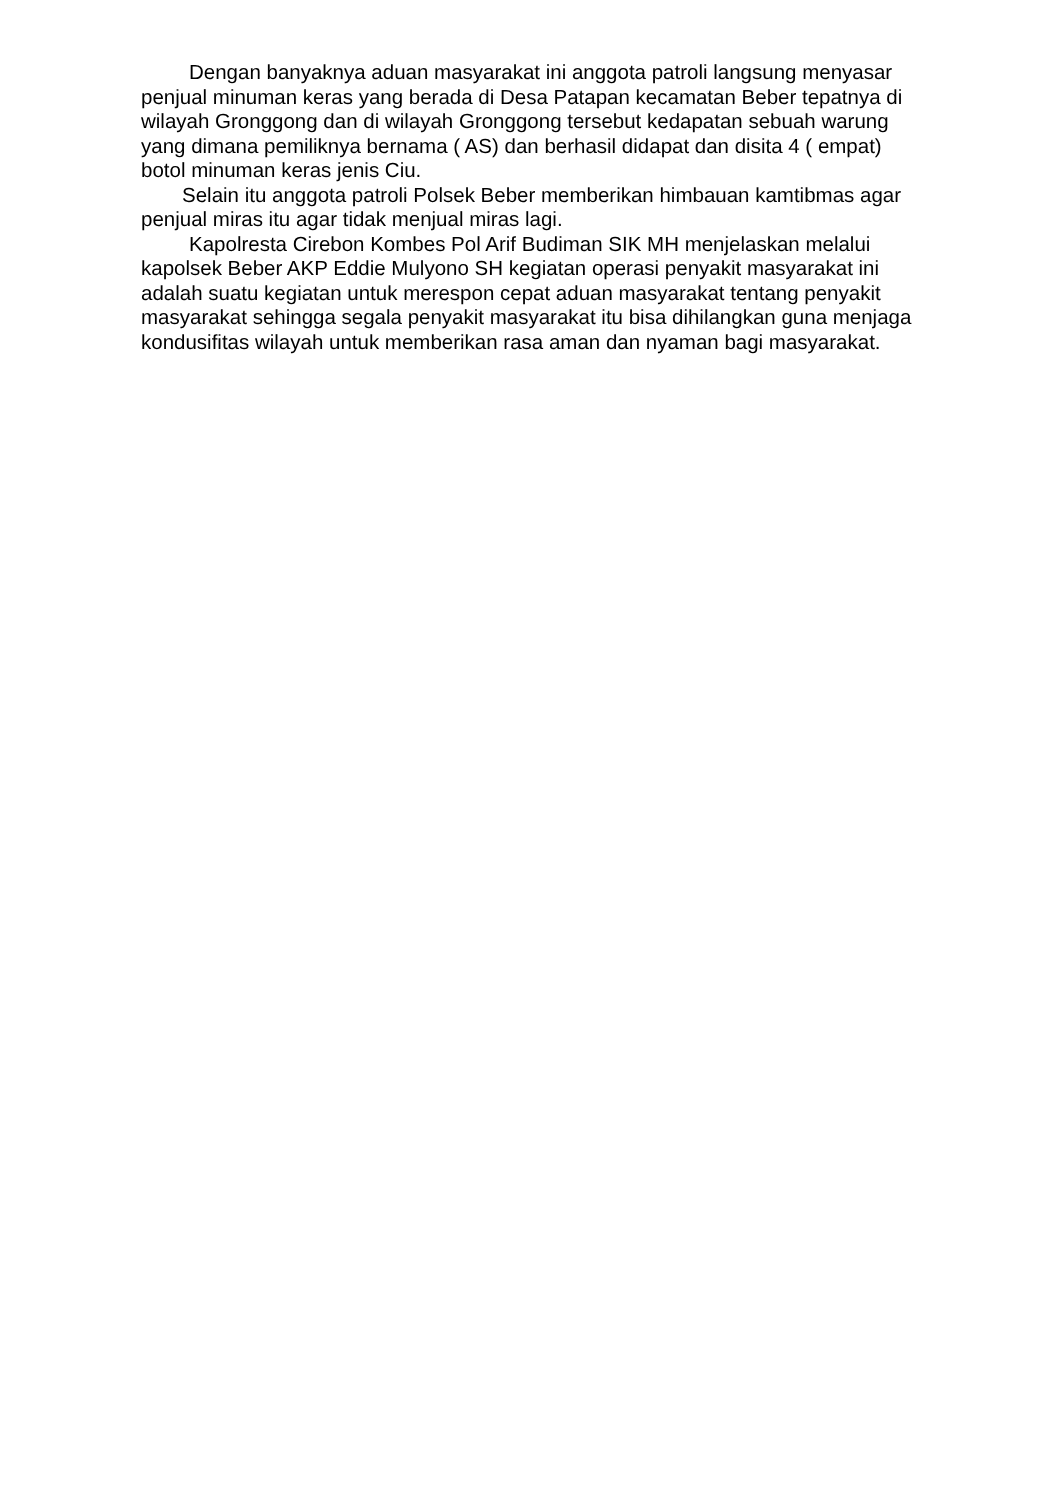Dengan banyaknya aduan masyarakat ini anggota patroli langsung menyasar penjual minuman keras yang berada di Desa Patapan kecamatan Beber tepatnya di wilayah Gronggong dan di wilayah Gronggong tersebut kedapatan sebuah warung yang dimana pemiliknya bernama ( AS) dan berhasil didapat dan disita 4 ( empat) botol minuman keras jenis Ciu.
Selain itu anggota patroli Polsek Beber memberikan himbauan kamtibmas agar penjual miras itu agar tidak menjual miras lagi.
Kapolresta Cirebon Kombes Pol Arif Budiman SIK MH menjelaskan melalui kapolsek Beber AKP Eddie Mulyono SH kegiatan operasi penyakit masyarakat ini adalah suatu kegiatan untuk merespon cepat aduan masyarakat tentang penyakit masyarakat sehingga segala penyakit masyarakat itu bisa dihilangkan guna menjaga kondusifitas wilayah untuk memberikan rasa aman dan nyaman bagi masyarakat.